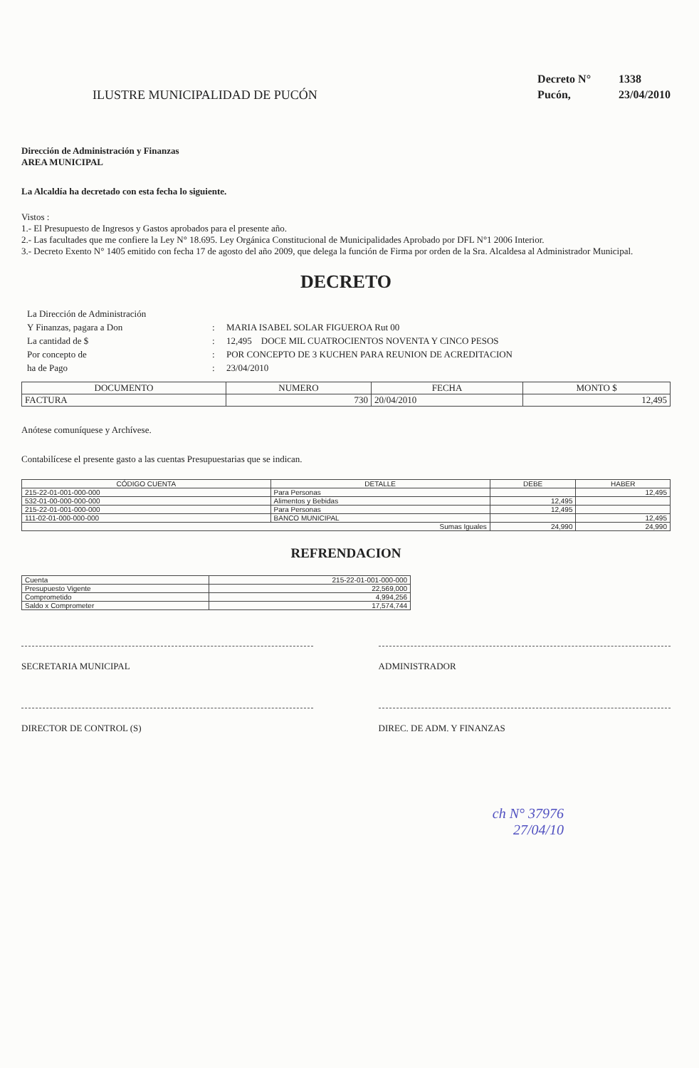ILUSTRE MUNICIPALIDAD DE PUCÓN
Decreto N° 1338
Pucón, 23/04/2010
Dirección de Administración y Finanzas
AREA MUNICIPAL
La Alcaldía ha decretado con esta fecha lo siguiente.
Vistos :
1.- El Presupuesto de Ingresos y Gastos aprobados para el presente año.
2.- Las facultades que me confiere la Ley N° 18.695. Ley Orgánica Constitucional de Municipalidades Aprobado por DFL N°1 2006 Interior.
3.- Decreto Exento N° 1405 emitido con fecha 17 de agosto del año 2009, que delega la función de Firma por orden de la Sra. Alcaldesa al Administrador Municipal.
DECRETO
La Dirección de Administración
Y Finanzas, pagara a Don
:
MARIA ISABEL SOLAR FIGUEROA Rut 00
La cantidad de $
:
12,495 DOCE MIL CUATROCIENTOS NOVENTA Y CINCO PESOS
Por concepto de
:
POR CONCEPTO DE 3 KUCHEN PARA REUNION DE ACREDITACION
ha de Pago
:
23/04/2010
| DOCUMENTO | NUMERO | FECHA | MONTO $ |
| --- | --- | --- | --- |
| FACTURA | 730 | 20/04/2010 | 12,495 |
Anótese comuníquese y Archívese.
Contabilícese el presente gasto a las cuentas Presupuestarias que se indican.
| CÓDIGO CUENTA | DETALLE | DEBE | HABER |
| --- | --- | --- | --- |
| 215-22-01-001-000-000 | Para Personas | | 12,495 |
| 532-01-00-000-000-000 | Alimentos y Bebidas | 12,495 | |
| 215-22-01-001-000-000 | Para Personas | 12,495 | |
| 111-02-01-000-000-000 | BANCO MUNICIPAL | | 12,495 |
| Sumas Iguales | | 24,990 | 24,990 |
REFRENDACION
| Cuenta | 215-22-01-001-000-000 |
| Presupuesto Vigente | 22,569,000 |
| Comprometido | 4,994,256 |
| Saldo x Comprometer | 17,574,744 |
SECRETARIA MUNICIPAL ADMINISTRADOR
DIRECTOR DE CONTROL (S) DIREC. DE ADM. Y FINANZAS
ch N° 37976
27/04/10